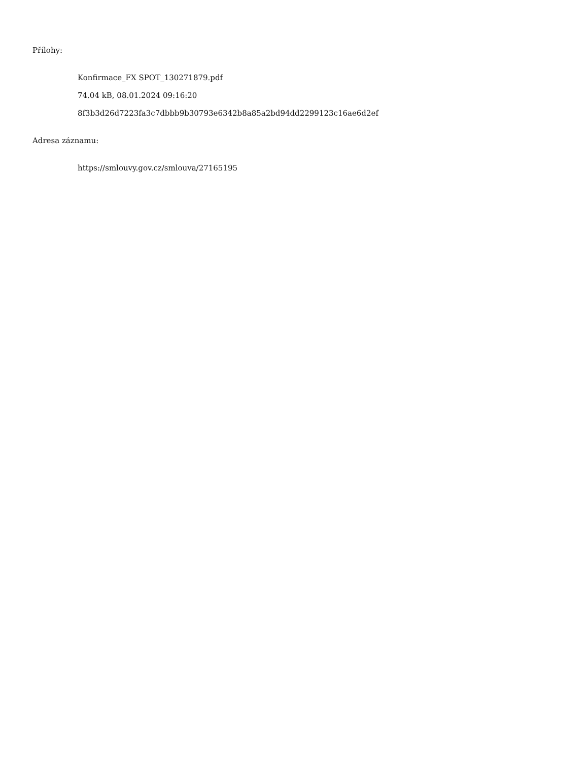Přílohy:
Konfirmace_FX SPOT_130271879.pdf
74.04 kB, 08.01.2024 09:16:20
8f3b3d26d7223fa3c7dbbb9b30793e6342b8a85a2bd94dd2299123c16ae6d2ef
Adresa záznamu:
https://smlouvy.gov.cz/smlouva/27165195